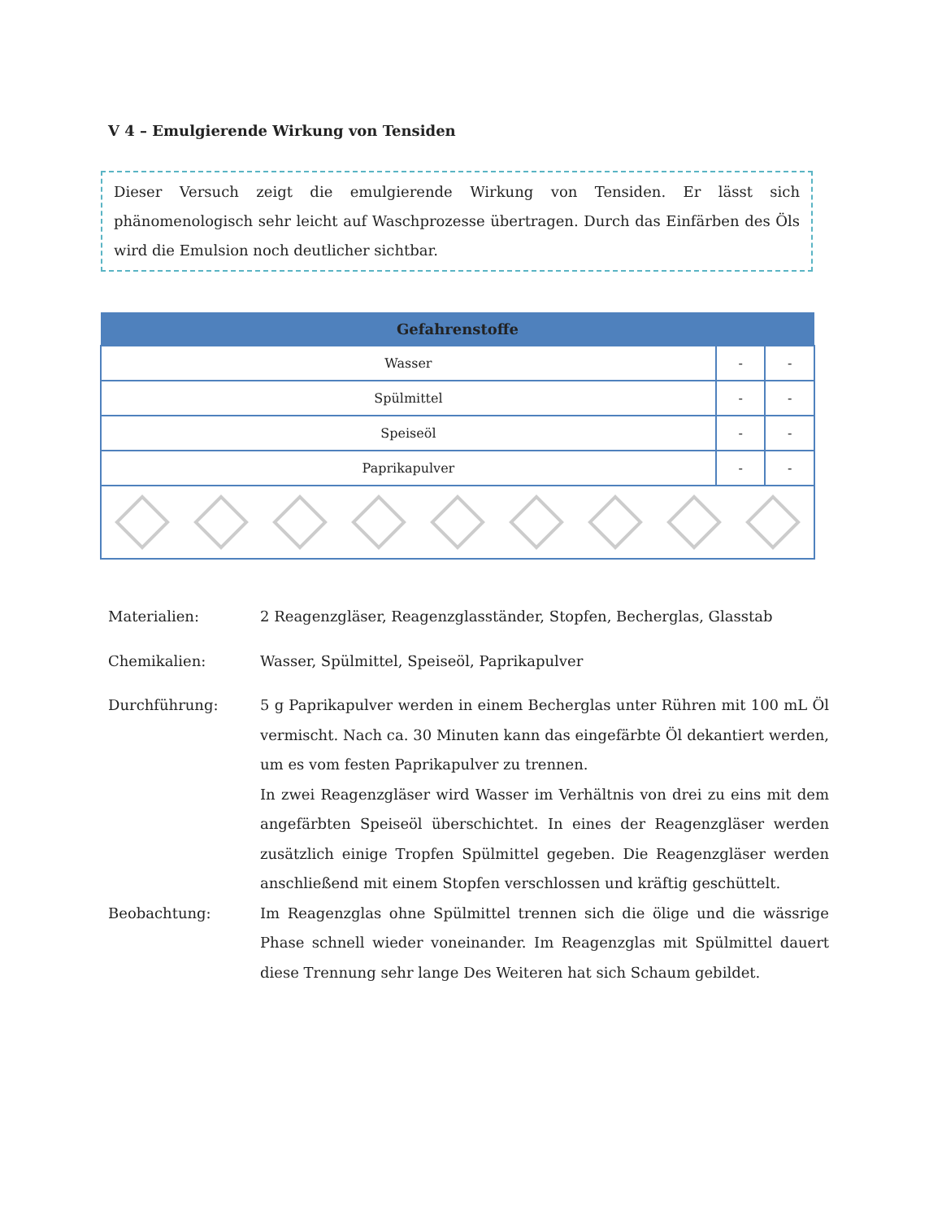V 4 – Emulgierende Wirkung von Tensiden
Dieser Versuch zeigt die emulgierende Wirkung von Tensiden. Er lässt sich phänomenologisch sehr leicht auf Waschprozesse übertragen. Durch das Einfärben des Öls wird die Emulsion noch deutlicher sichtbar.
| Gefahrenstoffe | | |
| --- | --- | --- |
| Wasser | - | - |
| Spülmittel | - | - |
| Speiseöl | - | - |
| Paprikapulver | - | - |
Materialien: 2 Reagenzgläser, Reagenzglasständer, Stopfen, Becherglas, Glasstab
Chemikalien: Wasser, Spülmittel, Speiseöl, Paprikapulver
Durchführung: 5 g Paprikapulver werden in einem Becherglas unter Rühren mit 100 mL Öl vermischt. Nach ca. 30 Minuten kann das eingefärbte Öl dekantiert werden, um es vom festen Paprikapulver zu trennen.
In zwei Reagenzgläser wird Wasser im Verhältnis von drei zu eins mit dem angefärbten Speiseöl überschichtet. In eines der Reagenzgläser werden zusätzlich einige Tropfen Spülmittel gegeben. Die Reagenzgläser werden anschließend mit einem Stopfen verschlossen und kräftig geschüttelt.
Beobachtung: Im Reagenzglas ohne Spülmittel trennen sich die ölige und die wässrige Phase schnell wieder voneinander. Im Reagenzglas mit Spülmittel dauert diese Trennung sehr lange Des Weiteren hat sich Schaum gebildet.